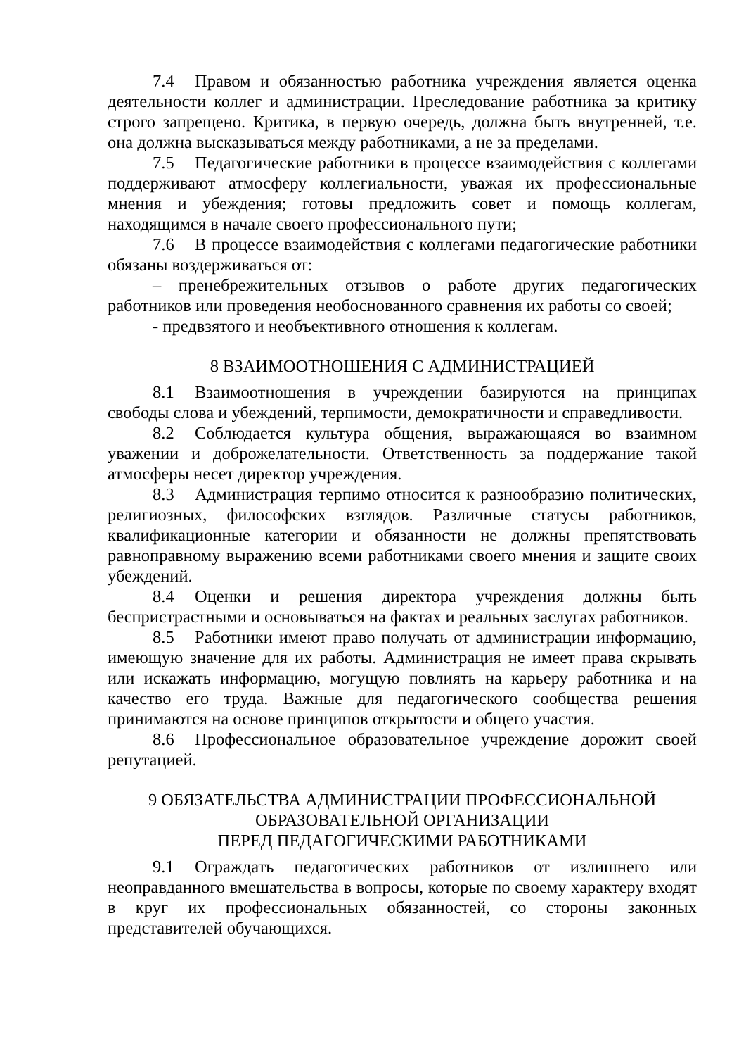7.4 Правом и обязанностью работника учреждения является оценка деятельности коллег и администрации. Преследование работника за критику строго запрещено. Критика, в первую очередь, должна быть внутренней, т.е. она должна высказываться между работниками, а не за пределами.
7.5 Педагогические работники в процессе взаимодействия с коллегами поддерживают атмосферу коллегиальности, уважая их профессиональные мнения и убеждения; готовы предложить совет и помощь коллегам, находящимся в начале своего профессионального пути;
7.6 В процессе взаимодействия с коллегами педагогические работники обязаны воздерживаться от:
– пренебрежительных отзывов о работе других педагогических работников или проведения необоснованного сравнения их работы со своей;
- предвзятого и необъективного отношения к коллегам.
8 ВЗАИМООТНОШЕНИЯ С АДМИНИСТРАЦИЕЙ
8.1 Взаимоотношения в учреждении базируются на принципах свободы слова и убеждений, терпимости, демократичности и справедливости.
8.2 Соблюдается культура общения, выражающаяся во взаимном уважении и доброжелательности. Ответственность за поддержание такой атмосферы несет директор учреждения.
8.3 Администрация терпимо относится к разнообразию политических, религиозных, философских взглядов. Различные статусы работников, квалификационные категории и обязанности не должны препятствовать равноправному выражению всеми работниками своего мнения и защите своих убеждений.
8.4 Оценки и решения директора учреждения должны быть беспристрастными и основываться на фактах и реальных заслугах работников.
8.5 Работники имеют право получать от администрации информацию, имеющую значение для их работы. Администрация не имеет права скрывать или искажать информацию, могущую повлиять на карьеру работника и на качество его труда. Важные для педагогического сообщества решения принимаются на основе принципов открытости и общего участия.
8.6 Профессиональное образовательное учреждение дорожит своей репутацией.
9 ОБЯЗАТЕЛЬСТВА АДМИНИСТРАЦИИ ПРОФЕССИОНАЛЬНОЙ
ОБРАЗОВАТЕЛЬНОЙ ОРГАНИЗАЦИИ
ПЕРЕД ПЕДАГОГИЧЕСКИМИ РАБОТНИКАМИ
9.1 Ограждать педагогических работников от излишнего или неоправданного вмешательства в вопросы, которые по своему характеру входят в круг их профессиональных обязанностей, со стороны законных представителей обучающихся.